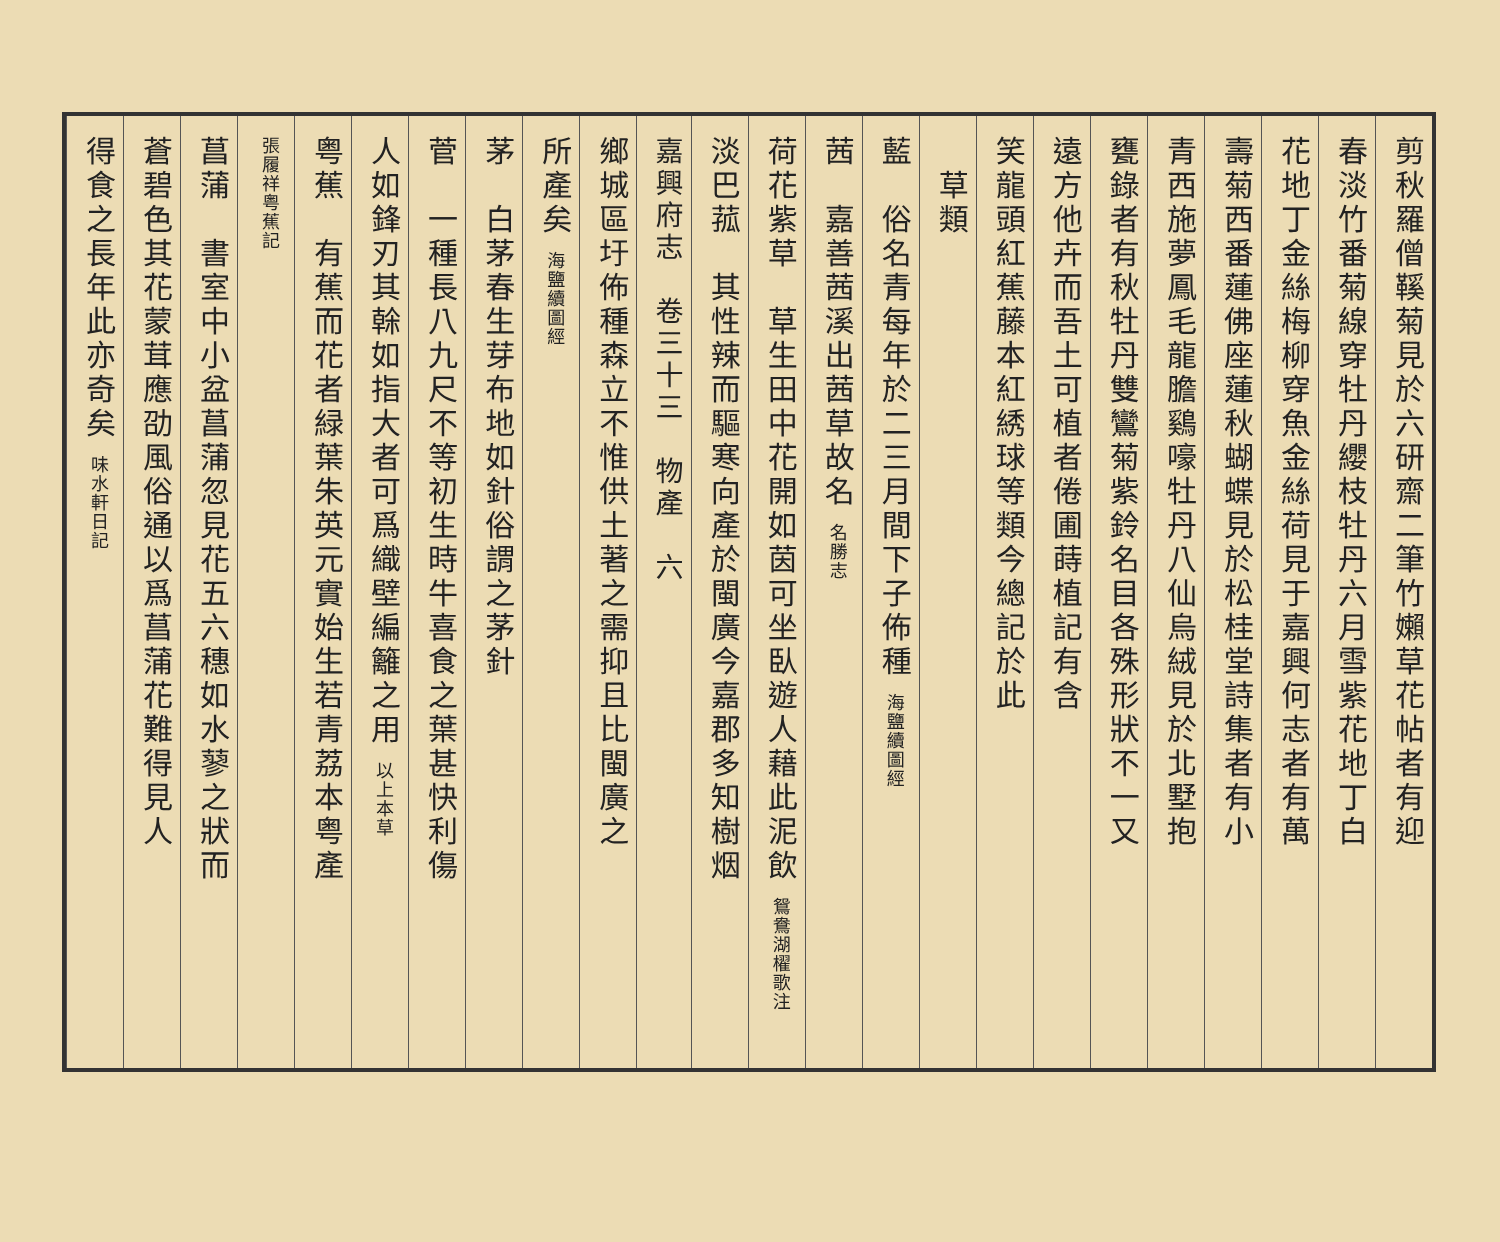剪秋羅僧鞵菊見於六研齋二筆竹嬾草花帖者有迎
春淡竹番菊線穿牡丹纓枝牡丹六月雪紫花地丁白
花地丁金絲梅柳穿魚金絲荷見于嘉興何志者有萬
壽菊西番蓮佛座蓮秋蝴蝶見於松桂堂詩集者有小
青西施夢鳳毛龍膽鷄嚎牡丹八仙烏絨見於北墅抱
甕錄者有秋牡丹雙鸞菊紫鈴名目各殊形狀不一又
遠方他卉而吾土可植者倦圃蒔植記有含
笑龍頭紅蕉藤本紅綉球等類今總記於此
　草類
藍　俗名青每年於二三月間下子佈種 海鹽續圖經
茜　嘉善茜溪出茜草故名 名勝志
荷花紫草　草生田中花開如茵可坐臥遊人藉此泥飲 鴛鴦湖櫂歌注
淡巴菰　其性辣而驅寒向產於閩廣今嘉郡多知樹烟
嘉興府志　卷三十三　物產　六
鄉城區圩佈種森立不惟供土著之需抑且比閩廣之
所產矣 海鹽續圖經
茅　白茅春生芽布地如針俗謂之茅針
菅　一種長八九尺不等初生時牛喜食之葉甚快利傷
人如鋒刃其榦如指大者可爲織壁編籬之用 以上本草
粤蕉　有蕉而花者緑葉朱英元實始生若青荔本粤產
張履祥粤蕉記
菖蒲　書室中小盆菖蒲忽見花五六穗如水蓼之狀而
蒼碧色其花蒙茸應劭風俗通以爲菖蒲花難得見人
得食之長年此亦奇矣 味水軒日記